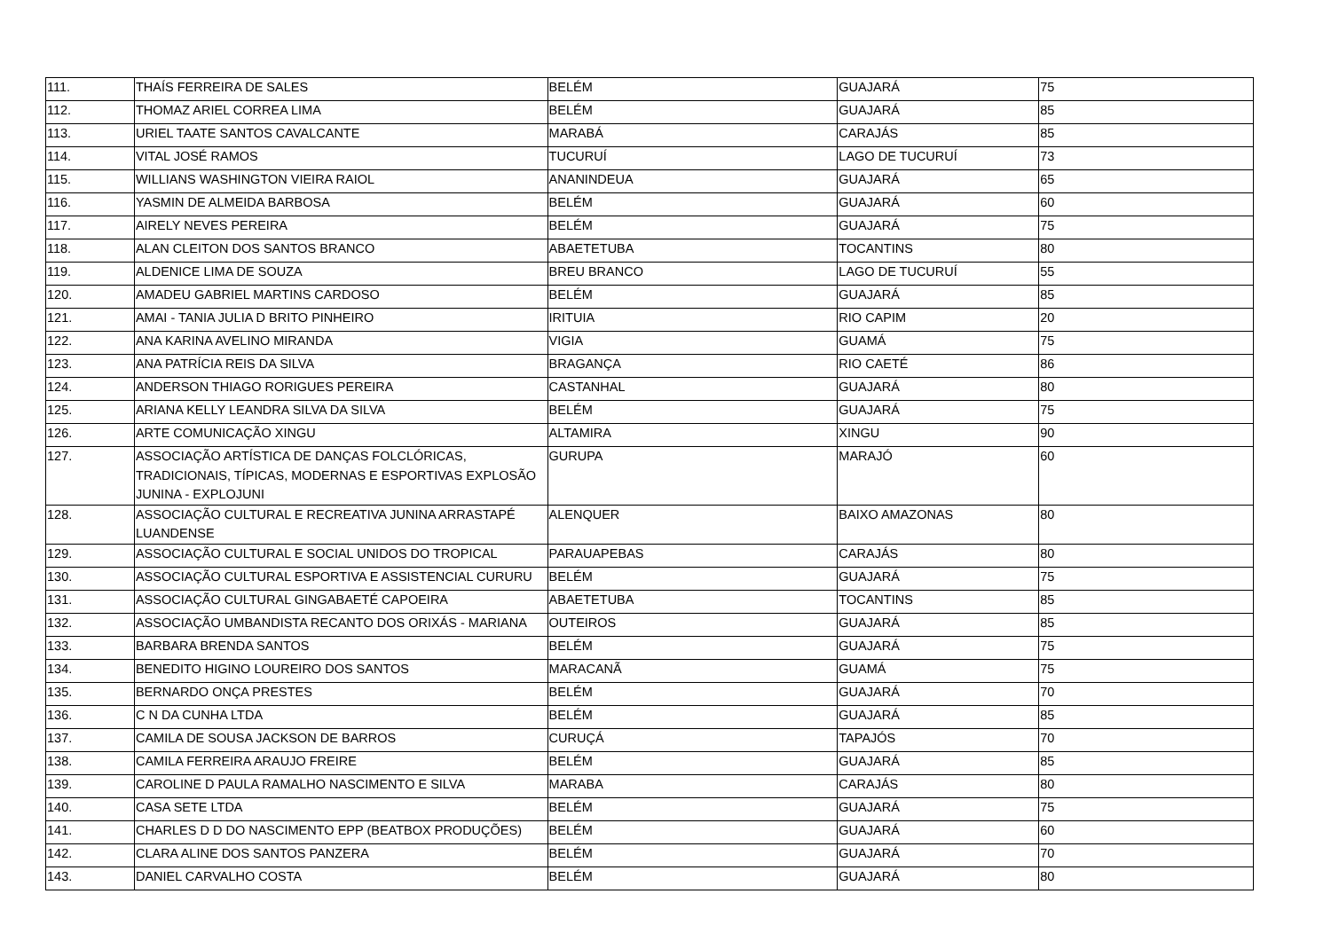| 111. | THAÍS FERREIRA DE SALES | BELÉM | GUAJARÁ | 75 |
| 112. | THOMAZ ARIEL CORREA LIMA | BELÉM | GUAJARÁ | 85 |
| 113. | URIEL TAATE SANTOS CAVALCANTE | MARABÁ | CARAJÁS | 85 |
| 114. | VITAL JOSÉ RAMOS | TUCURUÍ | LAGO DE TUCURUÍ | 73 |
| 115. | WILLIANS WASHINGTON VIEIRA RAIOL | ANANINDEUA | GUAJARÁ | 65 |
| 116. | YASMIN DE ALMEIDA BARBOSA | BELÉM | GUAJARÁ | 60 |
| 117. | AIRELY NEVES PEREIRA | BELÉM | GUAJARÁ | 75 |
| 118. | ALAN CLEITON DOS SANTOS BRANCO | ABAETETUBA | TOCANTINS | 80 |
| 119. | ALDENICE LIMA DE SOUZA | BREU BRANCO | LAGO DE TUCURUÍ | 55 |
| 120. | AMADEU GABRIEL MARTINS CARDOSO | BELÉM | GUAJARÁ | 85 |
| 121. | AMAI - TANIA JULIA D BRITO PINHEIRO | IRITUIA | RIO CAPIM | 20 |
| 122. | ANA KARINA AVELINO MIRANDA | VIGIA | GUAMÁ | 75 |
| 123. | ANA PATRÍCIA REIS DA SILVA | BRAGANÇA | RIO CAETÉ | 86 |
| 124. | ANDERSON THIAGO RORIGUES PEREIRA | CASTANHAL | GUAJARÁ | 80 |
| 125. | ARIANA KELLY LEANDRA SILVA DA SILVA | BELÉM | GUAJARÁ | 75 |
| 126. | ARTE COMUNICAÇÃO XINGU | ALTAMIRA | XINGU | 90 |
| 127. | ASSOCIAÇÃO ARTÍSTICA DE DANÇAS FOLCLÓRICAS, TRADICIONAIS, TÍPICAS, MODERNAS E ESPORTIVAS EXPLOSÃO JUNINA - EXPLOJUNI | GURUPA | MARAJÓ | 60 |
| 128. | ASSOCIAÇÃO CULTURAL E RECREATIVA JUNINA ARRASTAPÉ LUANDENSE | ALENQUER | BAIXO AMAZONAS | 80 |
| 129. | ASSOCIAÇÃO CULTURAL E SOCIAL UNIDOS DO TROPICAL | PARAUAPEBAS | CARAJÁS | 80 |
| 130. | ASSOCIAÇÃO CULTURAL ESPORTIVA E ASSISTENCIAL CURURU | BELÉM | GUAJARÁ | 75 |
| 131. | ASSOCIAÇÃO CULTURAL GINGABAETÉ CAPOEIRA | ABAETETUBA | TOCANTINS | 85 |
| 132. | ASSOCIAÇÃO UMBANDISTA RECANTO DOS ORIXÁS - MARIANA | OUTEIROS | GUAJARÁ | 85 |
| 133. | BARBARA BRENDA SANTOS | BELÉM | GUAJARÁ | 75 |
| 134. | BENEDITO HIGINO LOUREIRO DOS SANTOS | MARACANÃ | GUAMÁ | 75 |
| 135. | BERNARDO ONÇA PRESTES | BELÉM | GUAJARÁ | 70 |
| 136. | C N DA CUNHA LTDA | BELÉM | GUAJARÁ | 85 |
| 137. | CAMILA DE SOUSA JACKSON DE BARROS | CURUÇÁ | TAPAJÓS | 70 |
| 138. | CAMILA FERREIRA ARAUJO FREIRE | BELÉM | GUAJARÁ | 85 |
| 139. | CAROLINE D PAULA RAMALHO NASCIMENTO E SILVA | MARABA | CARAJÁS | 80 |
| 140. | CASA SETE LTDA | BELÉM | GUAJARÁ | 75 |
| 141. | CHARLES D D DO NASCIMENTO EPP (BEATBOX PRODUÇÕES) | BELÉM | GUAJARÁ | 60 |
| 142. | CLARA ALINE DOS SANTOS PANZERA | BELÉM | GUAJARÁ | 70 |
| 143. | DANIEL CARVALHO COSTA | BELÉM | GUAJARÁ | 80 |